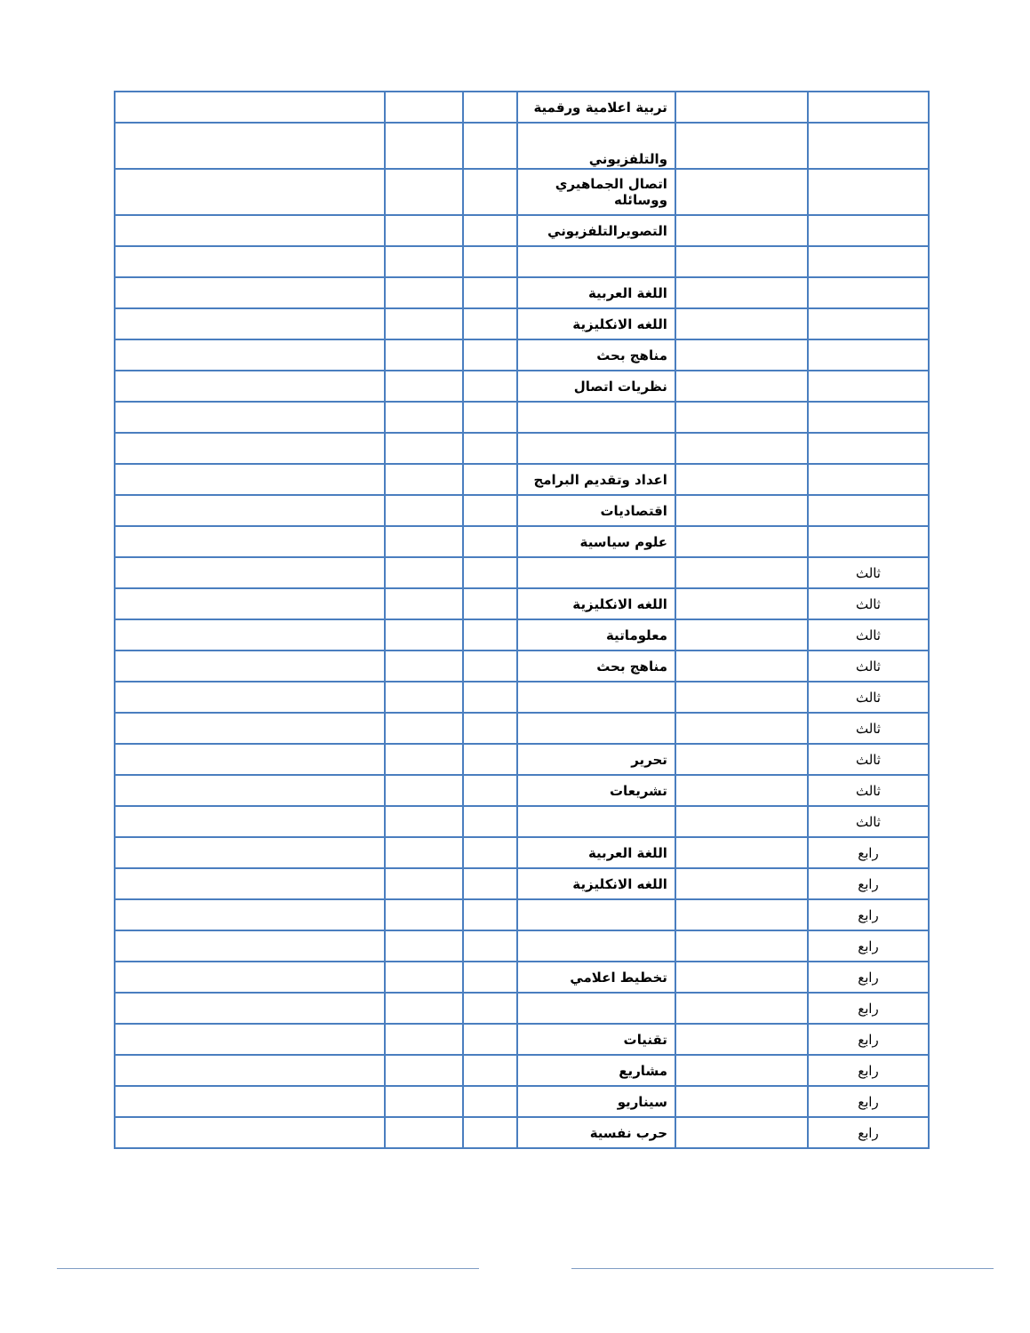| | | تربية اعلامية ورقمية | | | |
| | | والتلفزيوني | | | |
| | | اتصال الجماهيري ووسائله | | | |
| | | التصويرالتلفزيوني | | | |
| | | اللغة العربية | | | |
| | | اللغه الانكليزية | | | |
| | | مناهج بحث | | | |
| | | نظريات اتصال | | | |
| | | اعداد وتقديم البرامج | | | |
| | | اقتصاديات | | | |
| | | علوم سياسية | | | |
| ثالث | | | | | |
| ثالث | | اللغه الانكليزية | | | |
| ثالث | | معلوماتية | | | |
| ثالث | | مناهج بحث | | | |
| ثالث | | | | | |
| ثالث | | | | | |
| ثالث | | تحرير | | | |
| ثالث | | تشريعات | | | |
| ثالث | | | | | |
| رابع | | اللغة العربية | | | |
| رابع | | اللغه الانكليزية | | | |
| رابع | | | | | |
| رابع | | | | | |
| رابع | | تخطيط اعلامي | | | |
| رابع | | | | | |
| رابع | | تقنيات | | | |
| رابع | | مشاريع | | | |
| رابع | | سيناريو | | | |
| رابع | | حرب نفسية | | | |